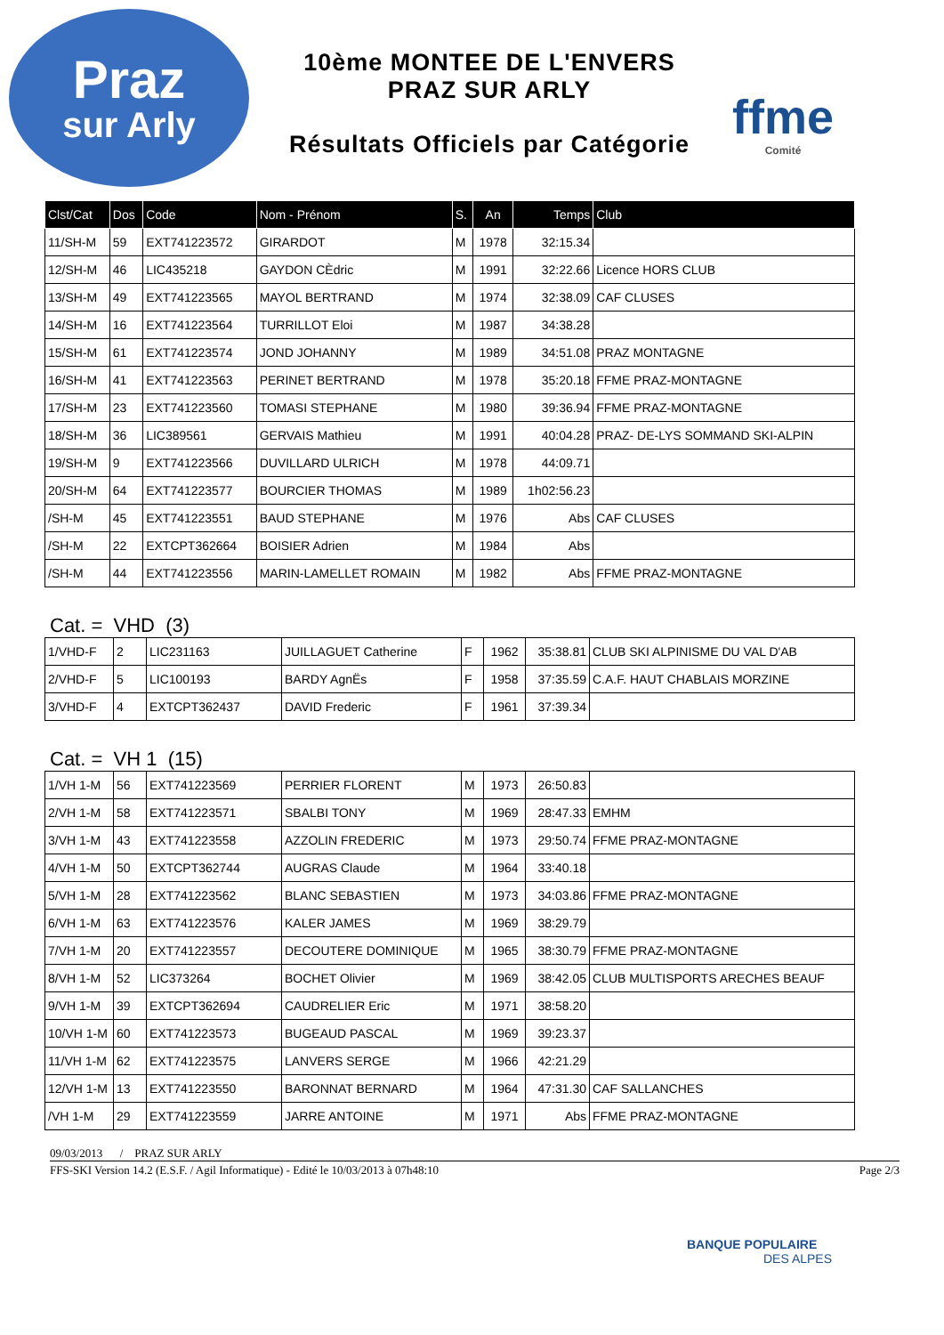Praz
sur Arly
10ème MONTEE DE L'ENVERS
PRAZ SUR ARLY
Résultats Officiels par Catégorie
ffme
Comité
| Clst/Cat | Dos | Code | Nom - Prénom | S. | An | Temps | Club |
| --- | --- | --- | --- | --- | --- | --- | --- |
| 11/SH-M | 59 | EXT741223572 | GIRARDOT | M | 1978 | 32:15.34 | |
| 12/SH-M | 46 | LIC435218 | GAYDON CÈdric | M | 1991 | 32:22.66 | Licence HORS CLUB |
| 13/SH-M | 49 | EXT741223565 | MAYOL BERTRAND | M | 1974 | 32:38.09 | CAF CLUSES |
| 14/SH-M | 16 | EXT741223564 | TURRILLOT Eloi | M | 1987 | 34:38.28 | |
| 15/SH-M | 61 | EXT741223574 | JOND JOHANNY | M | 1989 | 34:51.08 | PRAZ MONTAGNE |
| 16/SH-M | 41 | EXT741223563 | PERINET BERTRAND | M | 1978 | 35:20.18 | FFME PRAZ-MONTAGNE |
| 17/SH-M | 23 | EXT741223560 | TOMASI STEPHANE | M | 1980 | 39:36.94 | FFME PRAZ-MONTAGNE |
| 18/SH-M | 36 | LIC389561 | GERVAIS Mathieu | M | 1991 | 40:04.28 | PRAZ- DE-LYS SOMMAND SKI-ALPIN |
| 19/SH-M | 9 | EXT741223566 | DUVILLARD ULRICH | M | 1978 | 44:09.71 | |
| 20/SH-M | 64 | EXT741223577 | BOURCIER THOMAS | M | 1989 | 1h02:56.23 | |
| /SH-M | 45 | EXT741223551 | BAUD STEPHANE | M | 1976 | Abs | CAF CLUSES |
| /SH-M | 22 | EXTCPT362664 | BOISIER Adrien | M | 1984 | Abs | |
| /SH-M | 44 | EXT741223556 | MARIN-LAMELLET ROMAIN | M | 1982 | Abs | FFME PRAZ-MONTAGNE |
Cat. = VHD (3)
| 1/VHD-F | 2 | LIC231163 | JUILLAGUET Catherine | F | 1962 | 35:38.81 | CLUB SKI ALPINISME DU VAL D'AB |
| 2/VHD-F | 5 | LIC100193 | BARDY AgnËs | F | 1958 | 37:35.59 | C.A.F. HAUT CHABLAIS MORZINE |
| 3/VHD-F | 4 | EXTCPT362437 | DAVID Frederic | F | 1961 | 37:39.34 | |
Cat. = VH 1 (15)
| 1/VH 1-M | 56 | EXT741223569 | PERRIER FLORENT | M | 1973 | 26:50.83 | |
| 2/VH 1-M | 58 | EXT741223571 | SBALBI TONY | M | 1969 | 28:47.33 | EMHM |
| 3/VH 1-M | 43 | EXT741223558 | AZZOLIN FREDERIC | M | 1973 | 29:50.74 | FFME PRAZ-MONTAGNE |
| 4/VH 1-M | 50 | EXTCPT362744 | AUGRAS Claude | M | 1964 | 33:40.18 | |
| 5/VH 1-M | 28 | EXT741223562 | BLANC SEBASTIEN | M | 1973 | 34:03.86 | FFME PRAZ-MONTAGNE |
| 6/VH 1-M | 63 | EXT741223576 | KALER JAMES | M | 1969 | 38:29.79 | |
| 7/VH 1-M | 20 | EXT741223557 | DECOUTERE DOMINIQUE | M | 1965 | 38:30.79 | FFME PRAZ-MONTAGNE |
| 8/VH 1-M | 52 | LIC373264 | BOCHET Olivier | M | 1969 | 38:42.05 | CLUB MULTISPORTS ARECHES BEAUF |
| 9/VH 1-M | 39 | EXTCPT362694 | CAUDRELIER Eric | M | 1971 | 38:58.20 | |
| 10/VH 1-M | 60 | EXT741223573 | BUGEAUD PASCAL | M | 1969 | 39:23.37 | |
| 11/VH 1-M | 62 | EXT741223575 | LANVERS SERGE | M | 1966 | 42:21.29 | |
| 12/VH 1-M | 13 | EXT741223550 | BARONNAT BERNARD | M | 1964 | 47:31.30 | CAF SALLANCHES |
| /VH 1-M | 29 | EXT741223559 | JARRE ANTOINE | M | 1971 | Abs | FFME PRAZ-MONTAGNE |
09/03/2013 / PRAZ SUR ARLY
FFS-SKI Version 14.2 (E.S.F. / Agil Informatique) - Edité le 10/03/2013 à 07h48:10 Page 2/3
BANQUE POPULAIRE
DES ALPES